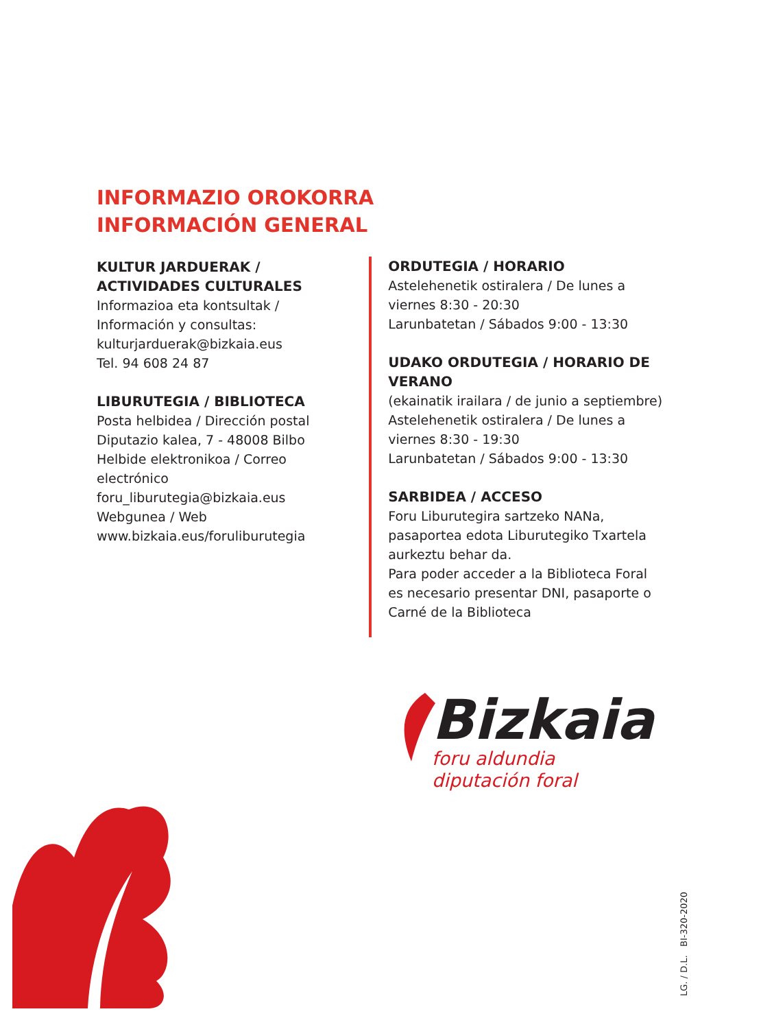INFORMAZIO OROKORRA
INFORMACIÓN GENERAL
KULTUR JARDUERAK / ACTIVIDADES CULTURALES
Informazioa eta kontsultak / Información y consultas:
kulturjarduerak@bizkaia.eus
Tel. 94 608 24 87
LIBURUTEGIA / BIBLIOTECA
Posta helbidea / Dirección postal
Diputazio kalea, 7 - 48008 Bilbo
Helbide elektronikoa / Correo electrónico
foru_liburutegia@bizkaia.eus
Webgunea / Web
www.bizkaia.eus/foruliburutegia
ORDUTEGIA / HORARIO
Astelehenetik ostiralera / De lunes a viernes 8:30 - 20:30
Larunbatetan / Sábados 9:00 - 13:30
UDAKO ORDUTEGIA / HORARIO DE VERANO
(ekainatik irailara / de junio a septiembre)
Astelehenetik ostiralera / De lunes a viernes 8:30 - 19:30
Larunbatetan / Sábados 9:00 - 13:30
SARBIDEA / ACCESO
Foru Liburutegira sartzeko NANa, pasaportea edota Liburutegiko Txartela aurkeztu behar da.
Para poder acceder a la Biblioteca Foral es necesario presentar DNI, pasaporte o Carné de la Biblioteca
Bizkaia
foru aldundia
diputación foral
LG. / D.L. BI-320-2020